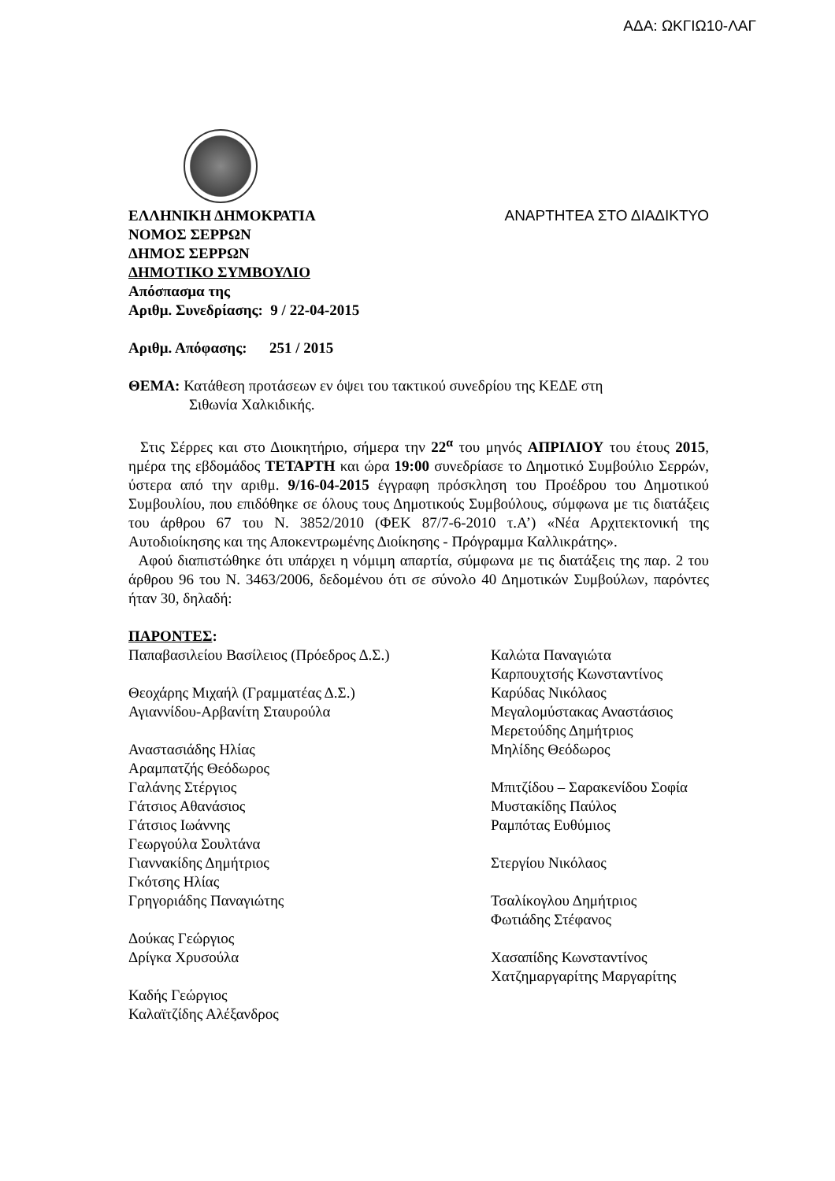ΑΔΑ: ΩΚΓΙΩ10-ΛΑΓ
ΕΛΛΗΝΙΚΗ ΔΗΜΟΚΡΑΤΙΑ ΑΝΑΡΤΗΤΕΑ ΣΤΟ ΔΙΑΔΙΚΤΥΟ
ΝΟΜΟΣ ΣΕΡΡΩΝ
ΔΗΜΟΣ ΣΕΡΡΩΝ
ΔΗΜΟΤΙΚΟ ΣΥΜΒΟΥΛΙΟ
Απόσπασμα της
Αριθμ. Συνεδρίασης: 9 / 22-04-2015
Αριθμ. Απόφασης: 251 / 2015
ΘΕΜΑ: Κατάθεση προτάσεων εν όψει του τακτικού συνεδρίου της ΚΕΔΕ στη
Σιθωνία Χαλκιδικής.
Στις Σέρρες και στο Διοικητήριο, σήμερα την 22<sup>α</sup> του μηνός ΑΠΡΙΛΙΟΥ του έτους 2015, ημέρα της εβδομάδος ΤΕΤΑΡΤΗ και ώρα 19:00 συνεδρίασε το Δημοτικό Συμβούλιο Σερρών, ύστερα από την αριθμ. 9/16-04-2015 έγγραφη πρόσκληση του Προέδρου του Δημοτικού Συμβουλίου, που επιδόθηκε σε όλους τους Δημοτικούς Συμβούλους, σύμφωνα με τις διατάξεις του άρθρου 67 του Ν. 3852/2010 (ΦΕΚ 87/7-6-2010 τ.Α’) «Νέα Αρχιτεκτονική της Αυτοδιοίκησης και της Αποκεντρωμένης Διοίκησης - Πρόγραμμα Καλλικράτης».
Αφού διαπιστώθηκε ότι υπάρχει η νόμιμη απαρτία, σύμφωνα με τις διατάξεις της παρ. 2 του άρθρου 96 του Ν. 3463/2006, δεδομένου ότι σε σύνολο 40 Δημοτικών Συμβούλων, παρόντες ήταν 30, δηλαδή:
ΠΑΡΟΝΤΕΣ:
| Παπαβασιλείου Βασίλειος (Πρόεδρος Δ.Σ.) | Καλώτα Παναγιώτα |
| | Καρπουχτσής Κωνσταντίνος |
| Θεοχάρης Μιχαήλ (Γραμματέας Δ.Σ.) | Καρύδας Νικόλαος |
| Αγιαννίδου-Αρβανίτη Σταυρούλα | Μεγαλομύστακας Αναστάσιος |
| | Μερετούδης Δημήτριος |
| Αναστασιάδης Ηλίας | Μηλίδης Θεόδωρος |
| Αραμπατζής Θεόδωρος | |
| Γαλάνης Στέργιος | Μπιτζίδου – Σαρακενίδου Σοφία |
| Γάτσιος Αθανάσιος | Μυστακίδης Παύλος |
| Γάτσιος Ιωάννης | Ραμπότας Ευθύμιος |
| Γεωργούλα Σουλτάνα | |
| Γιαννακίδης Δημήτριος | Στεργίου Νικόλαος |
| Γκότσης Ηλίας | |
| Γρηγοριάδης Παναγιώτης | Τσαλίκογλου Δημήτριος |
| | Φωτιάδης Στέφανος |
| Δούκας Γεώργιος | |
| Δρίγκα Χρυσούλα | Χασαπίδης Κωνσταντίνος |
| | Χατζημαργαρίτης Μαργαρίτης |
| Καδής Γεώργιος | |
| Καλαϊτζίδης Αλέξανδρος | |